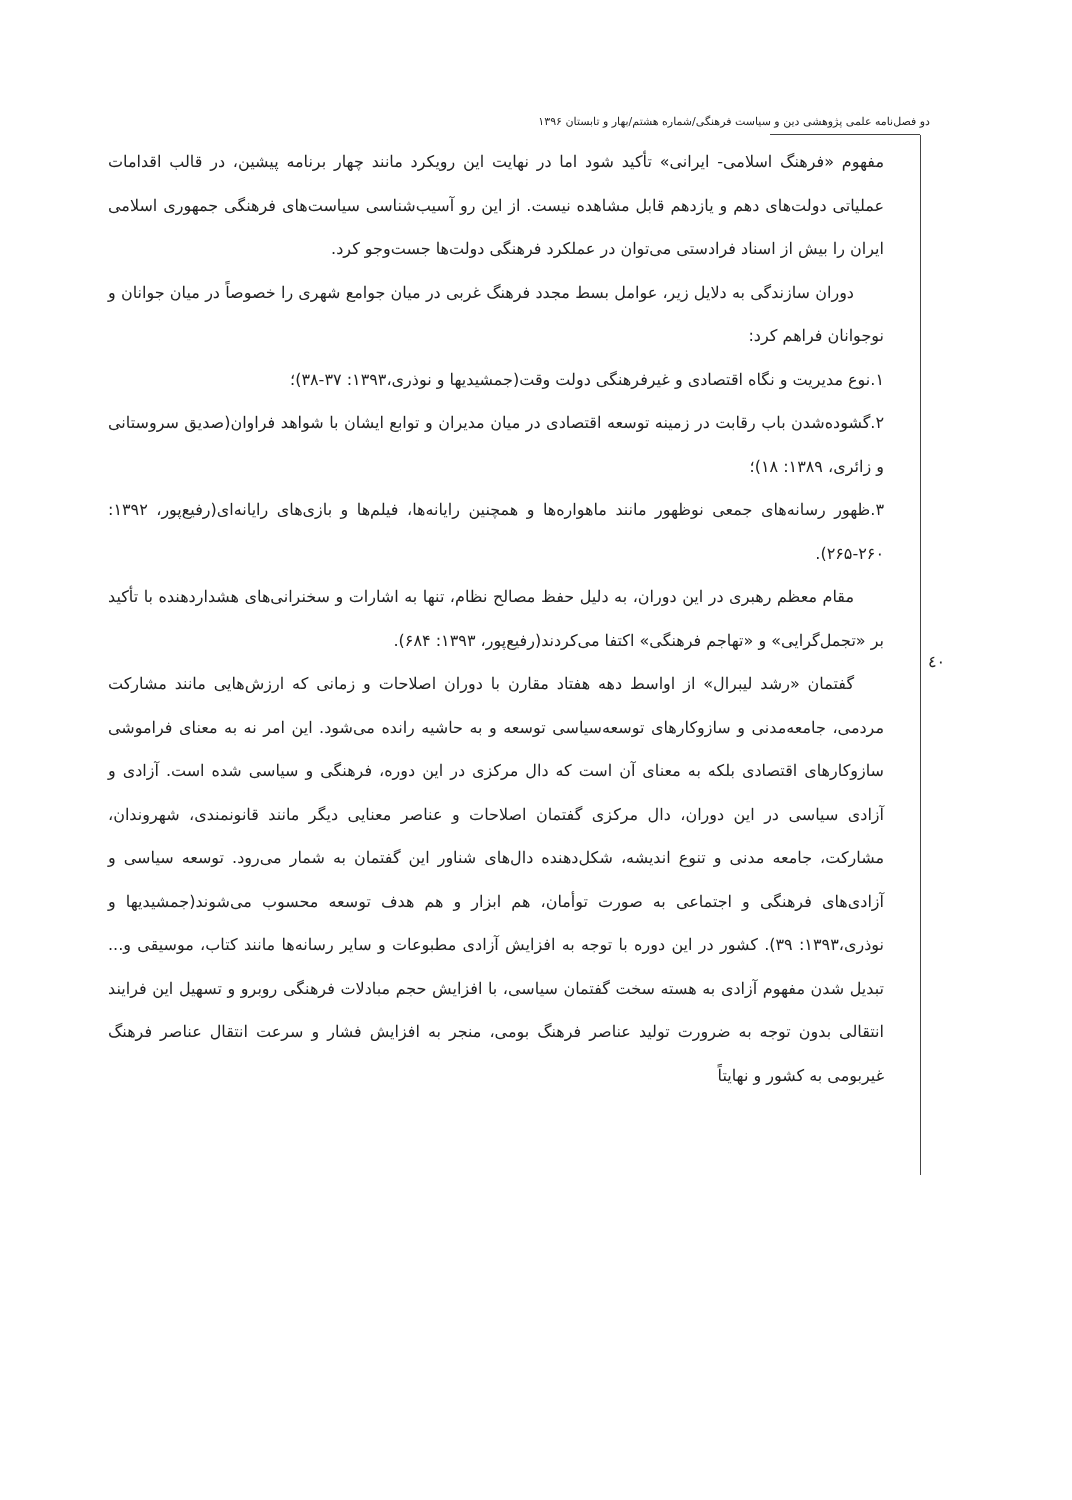دو فصل‌نامه علمی پژوهشی دین و سیاست فرهنگی/شماره هشتم/بهار و تابستان ۱۳۹۶
٤٠
مفهوم «فرهنگ اسلامی- ایرانی» تأکید شود اما در نهایت این رویکرد مانند چهار برنامه پیشین، در قالب اقدامات عملیاتی دولت‌های دهم و یازدهم قابل مشاهده نیست. از این رو آسیب‌شناسی سیاست‌های فرهنگی جمهوری اسلامی ایران را بیش از اسناد فرادستی می‌توان در عملکرد فرهنگی دولت‌ها جست‌وجو کرد.
دوران سازندگی به دلایل زیر، عوامل بسط مجدد فرهنگ غربی در میان جوامع شهری را خصوصاً در میان جوانان و نوجوانان فراهم کرد:
۱.نوع مدیریت و نگاه اقتصادی و غیرفرهنگی دولت وقت(جمشیدیها و نوذری،۱۳۹۳: ۳۷-۳۸)؛
۲.گشوده‌شدن باب رقابت در زمینه توسعه اقتصادی در میان مدیران و توابع ایشان با شواهد فراوان(صدیق سروستانی و زائری، ۱۳۸۹: ۱۸)؛
۳.ظهور رسانه‌های جمعی نوظهور مانند ماهواره‌ها و همچنین رایانه‌ها، فیلم‌ها و بازی‌های رایانه‌ای(رفیع‌پور، ۱۳۹۲: ۲۶۰-۲۶۵).
مقام معظم رهبری در این دوران، به دلیل حفظ مصالح نظام، تنها به اشارات و سخنرانی‌های هشداردهنده با تأکید بر «تجمل‌گرایی» و «تهاجم فرهنگی» اکتفا می‌کردند(رفیع‌پور، ۱۳۹۳: ۶۸۴).
گفتمان «رشد لیبرال» از اواسط دهه هفتاد مقارن با دوران اصلاحات و زمانی که ارزش‌هایی مانند مشارکت مردمی، جامعه‌مدنی و سازوکارهای توسعه‌سیاسی توسعه و به حاشیه رانده می‌شود. این امر نه به معنای فراموشی سازوکارهای اقتصادی بلکه به معنای آن است که دال مرکزی در این دوره، فرهنگی و سیاسی شده است. آزادی و آزادی سیاسی در این دوران، دال مرکزی گفتمان اصلاحات و عناصر معنایی دیگر مانند قانونمندی، شهروندان، مشارکت، جامعه مدنی و تنوع اندیشه، شکل‌دهنده دال‌های شناور این گفتمان به شمار می‌رود. توسعه سیاسی و آزادی‌های فرهنگی و اجتماعی به صورت توأمان، هم ابزار و هم هدف توسعه محسوب می‌شوند(جمشیدیها و نوذری،۱۳۹۳: ۳۹). کشور در این دوره با توجه به افزایش آزادی مطبوعات و سایر رسانه‌ها مانند کتاب، موسیقی و... تبدیل شدن مفهوم آزادی به هسته سخت گفتمان سیاسی، با افزایش حجم مبادلات فرهنگی روبرو و تسهیل این فرایند انتقالی بدون توجه به ضرورت تولید عناصر فرهنگ بومی، منجر به افزایش فشار و سرعت انتقال عناصر فرهنگ غیربومی به کشور و نهایتاً